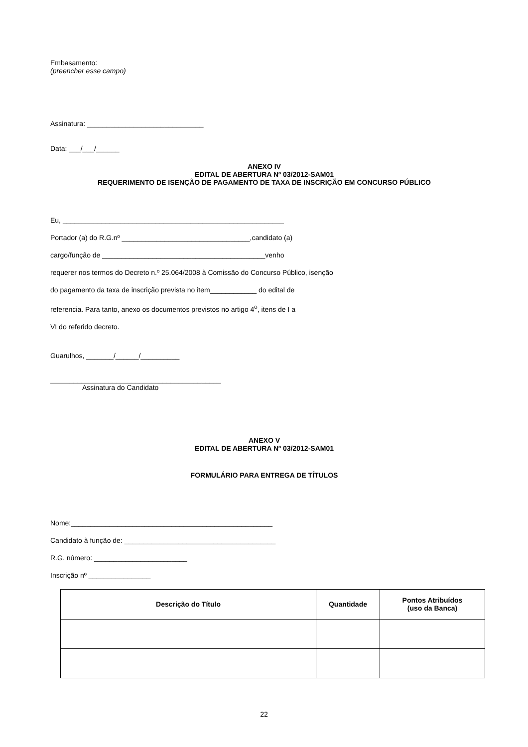Embasamento:
(preencher esse campo)
Assinatura: ______________________________
Data: ___/___/______
ANEXO IV
EDITAL DE ABERTURA Nº 03/2012-SAM01
REQUERIMENTO DE ISENÇÃO DE PAGAMENTO DE TAXA DE INSCRIÇÃO EM CONCURSO PÚBLICO
Eu, _________________________________________________________
Portador (a) do R.G.nº _________________________________,candidato (a)
cargo/função de __________________________________________venho
requerer nos termos do Decreto n.º 25.064/2008 à Comissão do Concurso Público, isenção
do pagamento da taxa de inscrição prevista no item____________ do edital de
referencia. Para tanto, anexo os documentos previstos no artigo 4<sup>o</sup>, itens de I a
VI do referido decreto.
Guarulhos, _______/______/__________
____________________________________________
Assinatura do Candidato
ANEXO V
EDITAL DE ABERTURA Nº 03/2012-SAM01
FORMULÁRIO PARA ENTREGA DE TÍTULOS
Nome:____________________________________________________
Candidato à função de: _______________________________________
R.G. número: ________________________
Inscrição nº ________________
| Descrição do Título | Quantidade | Pontos Atribuídos (uso da Banca) |
| --- | --- | --- |
22